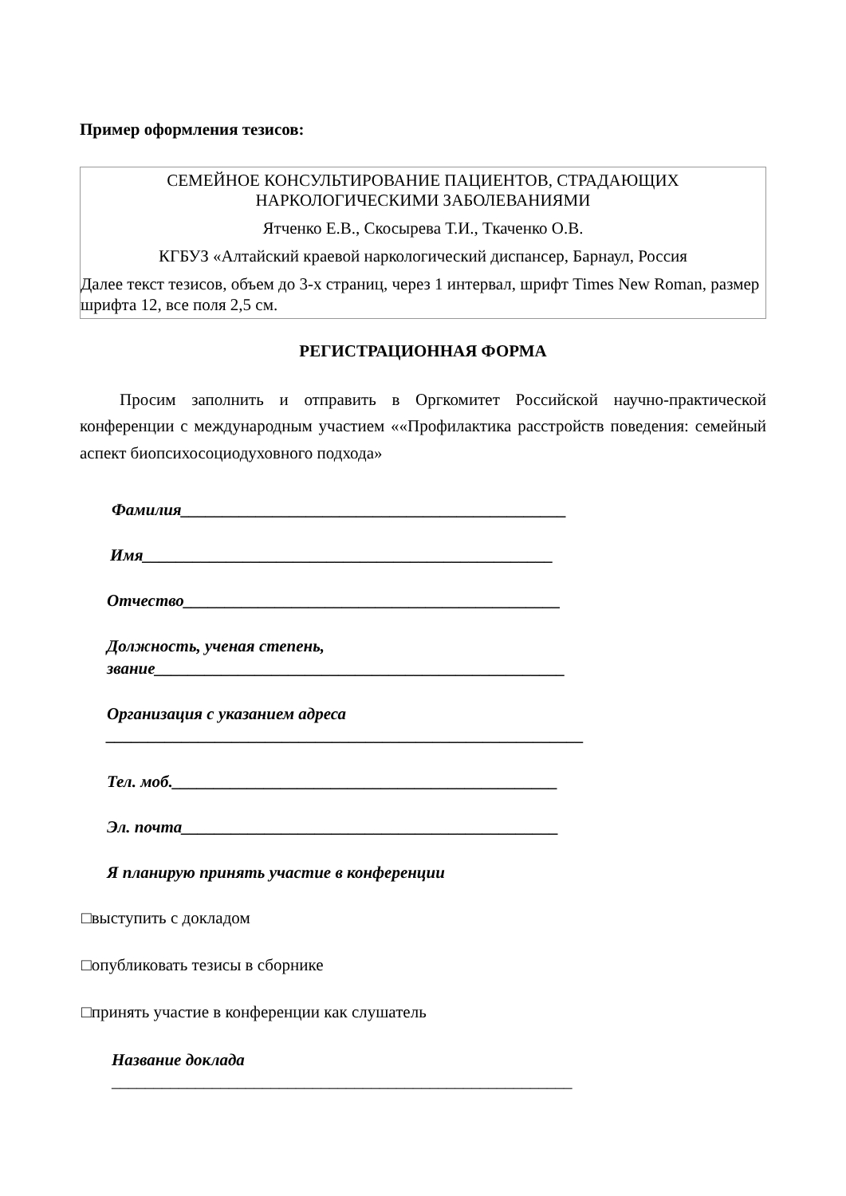Пример оформления тезисов:
СЕМЕЙНОЕ КОНСУЛЬТИРОВАНИЕ ПАЦИЕНТОВ, СТРАДАЮЩИХ
НАРКОЛОГИЧЕСКИМИ ЗАБОЛЕВАНИЯМИ
Ятченко Е.В., Скосырева Т.И., Ткаченко О.В.
КГБУЗ «Алтайский краевой наркологический диспансер, Барнаул, Россия
Далее текст тезисов, объем до 3-х страниц, через 1 интервал, шрифт Times New Roman, размер шрифта 12, все поля 2,5 см.
РЕГИСТРАЦИОННАЯ ФОРМА
Просим заполнить и отправить в Оргкомитет Российской научно-практической конференции с международным участием ««Профилактика расстройств поведения: семейный аспект биопсихосоциодуховного подхода»
Фамилия______________________________________________
Имя_________________________________________________
Отчество_____________________________________________
Должность, ученая степень,
звание_________________________________________________
Организация с указанием адреса
_________________________________________________________
Тел. моб.______________________________________________
Эл. почта_____________________________________________
Я планирую принять участие в конференции
□выступить с докладом
□опубликовать тезисы в сборнике
□принять участие в конференции как слушатель
Название доклада
_______________________________________________________